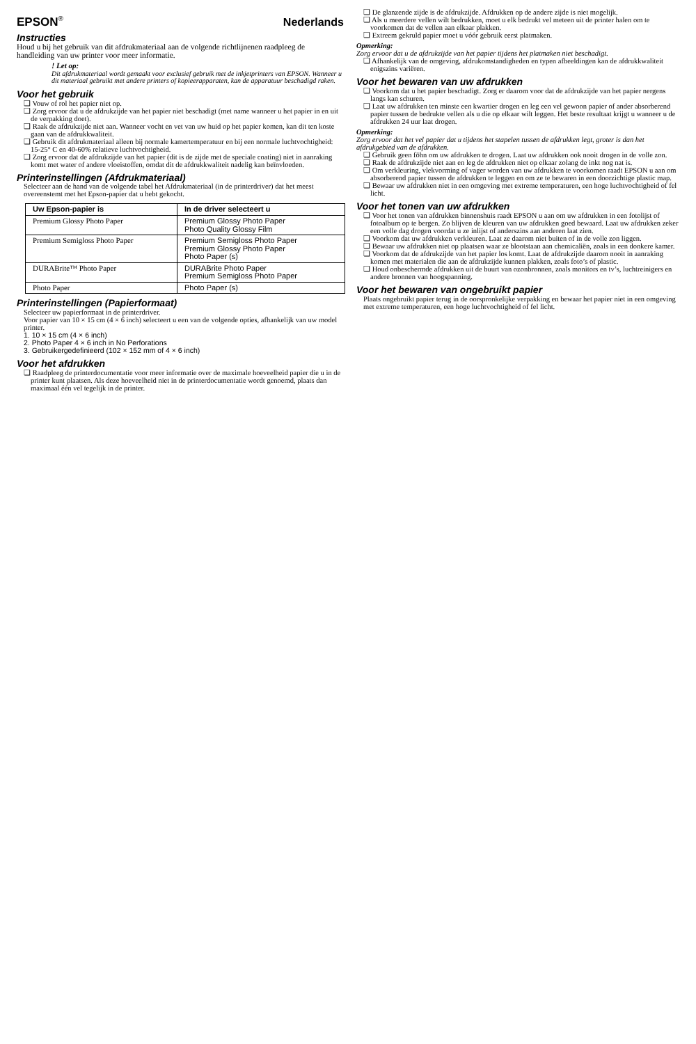EPSON<sup>®</sup>
Nederlands
Instructies
Houd u bij het gebruik van dit afdrukmateriaal aan de volgende richtlijnenen raadpleeg de handleiding van uw printer voor meer informatie.
! Let op:
Dit afdrukmateriaal wordt gemaakt voor exclusief gebruik met de inkjetprinters van EPSON. Wanneer u dit materiaal gebruikt met andere printers of kopieerapparaten, kan de apparatuur beschadigd raken.
Voor het gebruik
❏ Vouw of rol het papier niet op.
❏ Zorg ervoor dat u de afdrukzijde van het papier niet beschadigt (met name wanneer u het papier in en uit de verpakking doet).
❏ Raak de afdrukzijde niet aan. Wanneer vocht en vet van uw huid op het papier komen, kan dit ten koste gaan van de afdrukkwaliteit.
❏ Gebruik dit afdrukmateriaal alleen bij normale kamertemperatuur en bij een normale luchtvochtigheid: 15-25° C en 40-60% relatieve luchtvochtigheid.
❏ Zorg ervoor dat de afdrukzijde van het papier (dit is de zijde met de speciale coating) niet in aanraking komt met water of andere vloeistoffen, omdat dit de afdrukkwaliteit nadelig kan beïnvloeden.
Printerinstellingen (Afdrukmateriaal)
Selecteer aan de hand van de volgende tabel het Afdrukmateriaal (in de printerdriver) dat het meest overeenstemt met het Epson-papier dat u hebt gekocht.
| Uw Epson-papier is | In de driver selecteert u |
| --- | --- |
| Premium Glossy Photo Paper | Premium Glossy Photo Paper Photo Quality Glossy Film |
| Premium Semigloss Photo Paper | Premium Semigloss Photo Paper Premium Glossy Photo Paper Photo Paper (s) |
| DURABrite™ Photo Paper | DURABrite Photo Paper Premium Semigloss Photo Paper |
| Photo Paper | Photo Paper (s) |
Printerinstellingen (Papierformaat)
Selecteer uw papierformaat in de printerdriver.
Voor papier van 10 × 15 cm (4 × 6 inch) selecteert u een van de volgende opties, afhankelijk van uw model printer.
1. 10 × 15 cm (4 × 6 inch)
2. Photo Paper 4 × 6 inch in No Perforations
3. Gebruikergedefinieerd (102 × 152 mm of 4 × 6 inch)
Voor het afdrukken
❏ Raadpleeg de printerdocumentatie voor meer informatie over de maximale hoeveelheid papier die u in de printer kunt plaatsen. Als deze hoeveelheid niet in de printerdocumentatie wordt genoemd, plaats dan maximaal één vel tegelijk in de printer.
❏ De glanzende zijde is de afdrukzijde. Afdrukken op de andere zijde is niet mogelijk.
❏ Als u meerdere vellen wilt bedrukken, moet u elk bedrukt vel meteen uit de printer halen om te voorkomen dat de vellen aan elkaar plakken.
❏ Extreem gekruld papier moet u vóór gebruik eerst platmaken.
Opmerking:
Zorg ervoor dat u de afdrukzijde van het papier tijdens het platmaken niet beschadigt.
❏ Afhankelijk van de omgeving, afdrukomstandigheden en typen afbeeldingen kan de afdrukkwaliteit enigszins variëren.
Voor het bewaren van uw afdrukken
❏ Voorkom dat u het papier beschadigt. Zorg er daarom voor dat de afdrukzijde van het papier nergens langs kan schuren.
❏ Laat uw afdrukken ten minste een kwartier drogen en leg een vel gewoon papier of ander absorberend papier tussen de bedrukte vellen als u die op elkaar wilt leggen. Het beste resultaat krijgt u wanneer u de afdrukken 24 uur laat drogen.
Opmerking:
Zorg ervoor dat het vel papier dat u tijdens het stapelen tussen de afdrukken legt, groter is dan het afdrukgebied van de afdrukken.
❏ Gebruik geen föhn om uw afdrukken te drogen. Laat uw afdrukken ook nooit drogen in de volle zon.
❏ Raak de afdrukzijde niet aan en leg de afdrukken niet op elkaar zolang de inkt nog nat is.
❏ Om verkleuring, vlekvorming of vager worden van uw afdrukken te voorkomen raadt EPSON u aan om absorberend papier tussen de afdrukken te leggen en om ze te bewaren in een doorzichtige plastic map.
❏ Bewaar uw afdrukken niet in een omgeving met extreme temperaturen, een hoge luchtvochtigheid of fel licht.
Voor het tonen van uw afdrukken
❏ Voor het tonen van afdrukken binnenshuis raadt EPSON u aan om uw afdrukken in een fotolijst of fotoalbum op te bergen. Zo blijven de kleuren van uw afdrukken goed bewaard. Laat uw afdrukken zeker een volle dag drogen voordat u ze inlijst of anderszins aan anderen laat zien.
❏ Voorkom dat uw afdrukken verkleuren. Laat ze daarom niet buiten of in de volle zon liggen.
❏ Bewaar uw afdrukken niet op plaatsen waar ze blootstaan aan chemicaliën, zoals in een donkere kamer.
❏ Voorkom dat de afdrukzijde van het papier los komt. Laat de afdrukzijde daarom nooit in aanraking komen met materialen die aan de afdrukzijde kunnen plakken, zoals foto’s of plastic.
❏ Houd onbeschermde afdrukken uit de buurt van ozonbronnen, zoals monitors en tv’s, luchtreinigers en andere bronnen van hoogspanning.
Voor het bewaren van ongebruikt papier
Plaats ongebruikt papier terug in de oorspronkelijke verpakking en bewaar het papier niet in een omgeving met extreme temperaturen, een hoge luchtvochtigheid of fel licht.